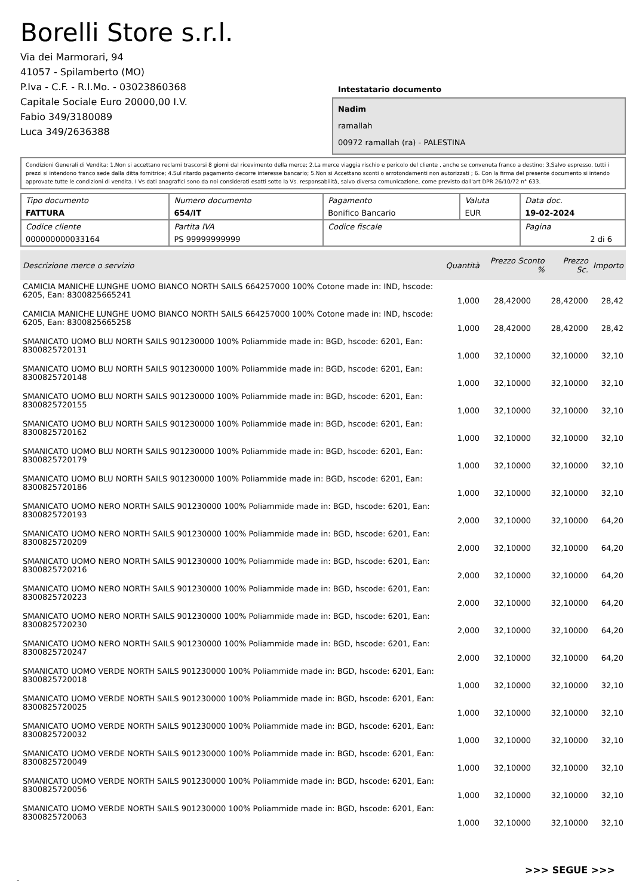Borelli Store s.r.l.
Via dei Marmorari, 94
41057 - Spilamberto (MO)
P.Iva - C.F. - R.I.Mo. - 03023860368
Capitale Sociale Euro 20000,00 I.V.
Fabio 349/3180089
Luca 349/2636388
Intestatario documento
Nadim
ramallah
00972 ramallah (ra) - PALESTINA
Condizioni Generali di Vendita: 1.Non si accettano reclami trascorsi 8 giorni dal ricevimento della merce; 2.La merce viaggia rischio e pericolo del cliente , anche se convenuta franco a destino; 3.Salvo espresso, tutti i prezzi si intendono franco sede dalla ditta fornitrice; 4.Sul ritardo pagamento decorre interesse bancario; 5.Non si Accettano sconti o arrotondamenti non autorizzati ; 6. Con la firma del presente documento si intendo approvate tutte le condizioni di vendita. I Vs dati anagrafici sono da noi considerati esatti sotto la Vs. responsabilità, salvo diversa comunicazione, come previsto dall'art DPR 26/10/72 n° 633.
| Tipo documento FATTURA | Numero documento 654/IT | Pagamento Bonifico Bancario | Valuta EUR | Data doc. 19-02-2024 |
| Codice cliente 000000000033164 | Partita IVA PS 99999999999 | Codice fiscale | | Pagina 2 di 6 |
| Descrizione merce o servizio | Quantità | Prezzo Sconto % | Prezzo Sc. | Importo |
| --- | --- | --- | --- | --- |
| CAMICIA MANICHE LUNGHE UOMO BIANCO NORTH SAILS 664257000 100% Cotone made in: IND, hscode: 6205, Ean: 8300825665241 | 1,000 | 28,42000 | 28,42000 | 28,42 |
| CAMICIA MANICHE LUNGHE UOMO BIANCO NORTH SAILS 664257000 100% Cotone made in: IND, hscode: 6205, Ean: 8300825665258 | 1,000 | 28,42000 | 28,42000 | 28,42 |
| SMANICATO UOMO BLU NORTH SAILS 901230000 100% Poliammide made in: BGD, hscode: 6201, Ean: 8300825720131 | 1,000 | 32,10000 | 32,10000 | 32,10 |
| SMANICATO UOMO BLU NORTH SAILS 901230000 100% Poliammide made in: BGD, hscode: 6201, Ean: 8300825720148 | 1,000 | 32,10000 | 32,10000 | 32,10 |
| SMANICATO UOMO BLU NORTH SAILS 901230000 100% Poliammide made in: BGD, hscode: 6201, Ean: 8300825720155 | 1,000 | 32,10000 | 32,10000 | 32,10 |
| SMANICATO UOMO BLU NORTH SAILS 901230000 100% Poliammide made in: BGD, hscode: 6201, Ean: 8300825720162 | 1,000 | 32,10000 | 32,10000 | 32,10 |
| SMANICATO UOMO BLU NORTH SAILS 901230000 100% Poliammide made in: BGD, hscode: 6201, Ean: 8300825720179 | 1,000 | 32,10000 | 32,10000 | 32,10 |
| SMANICATO UOMO BLU NORTH SAILS 901230000 100% Poliammide made in: BGD, hscode: 6201, Ean: 8300825720186 | 1,000 | 32,10000 | 32,10000 | 32,10 |
| SMANICATO UOMO NERO NORTH SAILS 901230000 100% Poliammide made in: BGD, hscode: 6201, Ean: 8300825720193 | 2,000 | 32,10000 | 32,10000 | 64,20 |
| SMANICATO UOMO NERO NORTH SAILS 901230000 100% Poliammide made in: BGD, hscode: 6201, Ean: 8300825720209 | 2,000 | 32,10000 | 32,10000 | 64,20 |
| SMANICATO UOMO NERO NORTH SAILS 901230000 100% Poliammide made in: BGD, hscode: 6201, Ean: 8300825720216 | 2,000 | 32,10000 | 32,10000 | 64,20 |
| SMANICATO UOMO NERO NORTH SAILS 901230000 100% Poliammide made in: BGD, hscode: 6201, Ean: 8300825720223 | 2,000 | 32,10000 | 32,10000 | 64,20 |
| SMANICATO UOMO NERO NORTH SAILS 901230000 100% Poliammide made in: BGD, hscode: 6201, Ean: 8300825720230 | 2,000 | 32,10000 | 32,10000 | 64,20 |
| SMANICATO UOMO NERO NORTH SAILS 901230000 100% Poliammide made in: BGD, hscode: 6201, Ean: 8300825720247 | 2,000 | 32,10000 | 32,10000 | 64,20 |
| SMANICATO UOMO VERDE NORTH SAILS 901230000 100% Poliammide made in: BGD, hscode: 6201, Ean: 8300825720018 | 1,000 | 32,10000 | 32,10000 | 32,10 |
| SMANICATO UOMO VERDE NORTH SAILS 901230000 100% Poliammide made in: BGD, hscode: 6201, Ean: 8300825720025 | 1,000 | 32,10000 | 32,10000 | 32,10 |
| SMANICATO UOMO VERDE NORTH SAILS 901230000 100% Poliammide made in: BGD, hscode: 6201, Ean: 8300825720032 | 1,000 | 32,10000 | 32,10000 | 32,10 |
| SMANICATO UOMO VERDE NORTH SAILS 901230000 100% Poliammide made in: BGD, hscode: 6201, Ean: 8300825720049 | 1,000 | 32,10000 | 32,10000 | 32,10 |
| SMANICATO UOMO VERDE NORTH SAILS 901230000 100% Poliammide made in: BGD, hscode: 6201, Ean: 8300825720056 | 1,000 | 32,10000 | 32,10000 | 32,10 |
| SMANICATO UOMO VERDE NORTH SAILS 901230000 100% Poliammide made in: BGD, hscode: 6201, Ean: 8300825720063 | 1,000 | 32,10000 | 32,10000 | 32,10 |
>>> SEGUE >>>
-